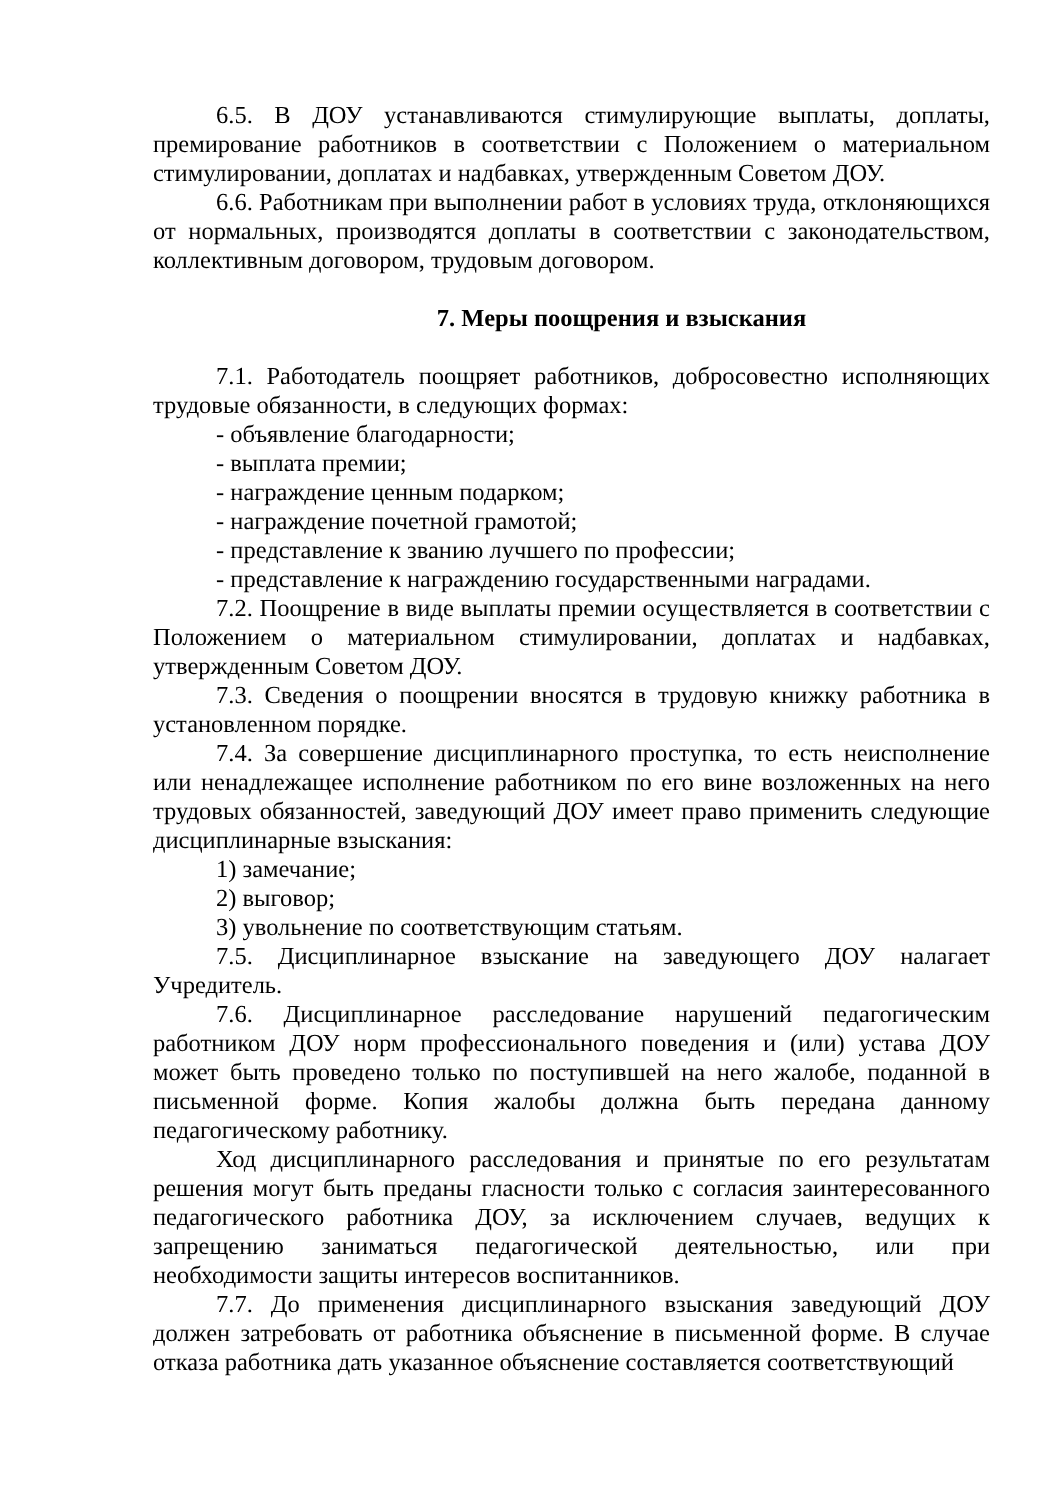6.5. В ДОУ устанавливаются стимулирующие выплаты, доплаты, премирование работников в соответствии с Положением о материальном стимулировании, доплатах и надбавках, утвержденным Советом ДОУ.
6.6. Работникам при выполнении работ в условиях труда, отклоняющихся от нормальных, производятся доплаты в соответствии с законодательством, коллективным договором, трудовым договором.
7. Меры поощрения и взыскания
7.1. Работодатель поощряет работников, добросовестно исполняющих трудовые обязанности, в следующих формах:
- объявление благодарности;
- выплата премии;
- награждение ценным подарком;
- награждение почетной грамотой;
- представление к званию лучшего по профессии;
- представление к награждению государственными наградами.
7.2. Поощрение в виде выплаты премии осуществляется в соответствии с Положением о материальном стимулировании, доплатах и надбавках, утвержденным Советом ДОУ.
7.3. Сведения о поощрении вносятся в трудовую книжку работника в установленном порядке.
7.4. За совершение дисциплинарного проступка, то есть неисполнение или ненадлежащее исполнение работником по его вине возложенных на него трудовых обязанностей, заведующий ДОУ имеет право применить следующие дисциплинарные взыскания:
1) замечание;
2) выговор;
3) увольнение по соответствующим статьям.
7.5. Дисциплинарное взыскание на заведующего ДОУ налагает Учредитель.
7.6. Дисциплинарное расследование нарушений педагогическим работником ДОУ норм профессионального поведения и (или) устава ДОУ может быть проведено только по поступившей на него жалобе, поданной в письменной форме. Копия жалобы должна быть передана данному педагогическому работнику.
Ход дисциплинарного расследования и принятые по его результатам решения могут быть преданы гласности только с согласия заинтересованного педагогического работника ДОУ, за исключением случаев, ведущих к запрещению заниматься педагогической деятельностью, или при необходимости защиты интересов воспитанников.
7.7. До применения дисциплинарного взыскания заведующий ДОУ должен затребовать от работника объяснение в письменной форме. В случае отказа работника дать указанное объяснение составляется соответствующий